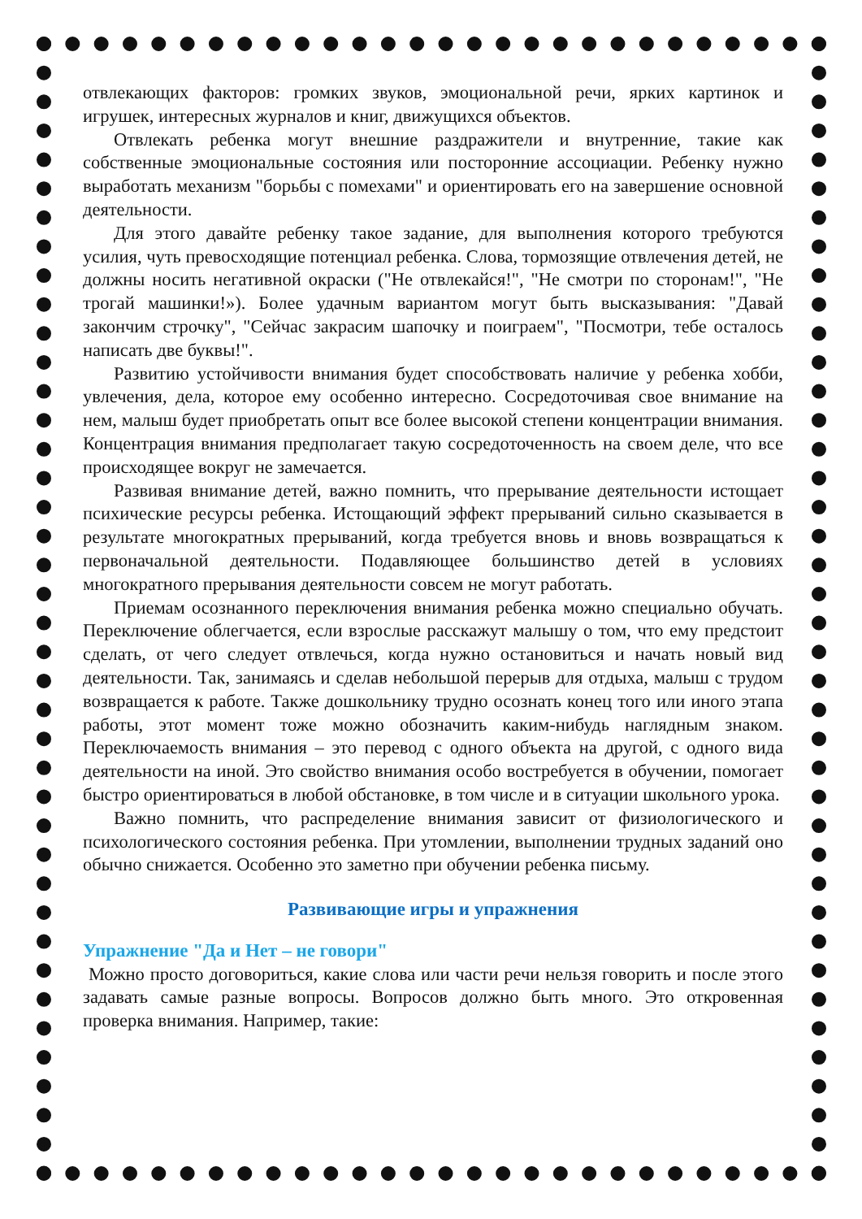отвлекающих факторов: громких звуков, эмоциональной речи, ярких картинок и игрушек, интересных журналов и книг, движущихся объектов.
Отвлекать ребенка могут внешние раздражители и внутренние, такие как собственные эмоциональные состояния или посторонние ассоциации. Ребенку нужно выработать механизм "борьбы с помехами" и ориентировать его на завершение основной деятельности.
Для этого давайте ребенку такое задание, для выполнения которого требуются усилия, чуть превосходящие потенциал ребенка. Слова, тормозящие отвлечения детей, не должны носить негативной окраски ("Не отвлекайся!", "Не смотри по сторонам!", "Не трогай машинки!»). Более удачным вариантом могут быть высказывания: "Давай закончим строчку", "Сейчас закрасим шапочку и поиграем", "Посмотри, тебе осталось написать две буквы!".
Развитию устойчивости внимания будет способствовать наличие у ребенка хобби, увлечения, дела, которое ему особенно интересно. Сосредоточивая свое внимание на нем, малыш будет приобретать опыт все более высокой степени концентрации внимания. Концентрация внимания предполагает такую сосредоточенность на своем деле, что все происходящее вокруг не замечается.
Развивая внимание детей, важно помнить, что прерывание деятельности истощает психические ресурсы ребенка. Истощающий эффект прерываний сильно сказывается в результате многократных прерываний, когда требуется вновь и вновь возвращаться к первоначальной деятельности. Подавляющее большинство детей в условиях многократного прерывания деятельности совсем не могут работать.
Приемам осознанного переключения внимания ребенка можно специально обучать. Переключение облегчается, если взрослые расскажут малышу о том, что ему предстоит сделать, от чего следует отвлечься, когда нужно остановиться и начать новый вид деятельности. Так, занимаясь и сделав небольшой перерыв для отдыха, малыш с трудом возвращается к работе. Также дошкольнику трудно осознать конец того или иного этапа работы, этот момент тоже можно обозначить каким-нибудь наглядным знаком. Переключаемость внимания – это перевод с одного объекта на другой, с одного вида деятельности на иной. Это свойство внимания особо востребуется в обучении, помогает быстро ориентироваться в любой обстановке, в том числе и в ситуации школьного урока.
Важно помнить, что распределение внимания зависит от физиологического и психологического состояния ребенка. При утомлении, выполнении трудных заданий оно обычно снижается. Особенно это заметно при обучении ребенка письму.
Развивающие игры и упражнения
Упражнение "Да и Нет – не говори"
Можно просто договориться, какие слова или части речи нельзя говорить и после этого задавать самые разные вопросы. Вопросов должно быть много. Это откровенная проверка внимания. Например, такие: